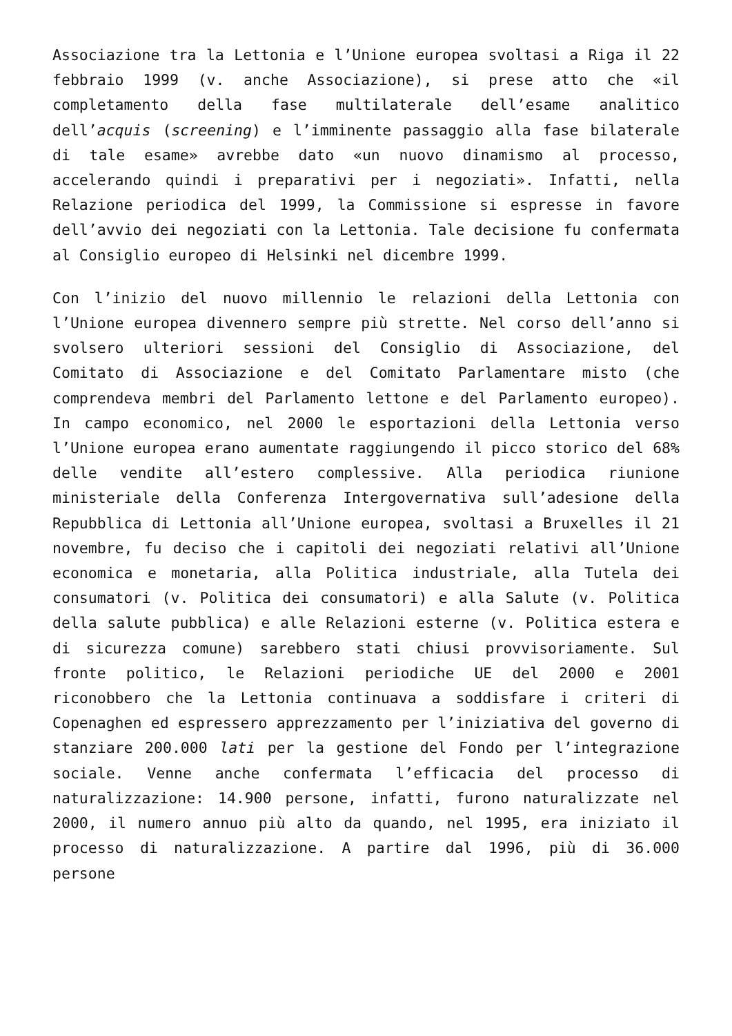Associazione tra la Lettonia e l’Unione europea svoltasi a Riga il 22 febbraio 1999 (v. anche Associazione), si prese atto che «il completamento della fase multilaterale dell’esame analitico dell’acquis (screening) e l’imminente passaggio alla fase bilaterale di tale esame» avrebbe dato «un nuovo dinamismo al processo, accelerando quindi i preparativi per i negoziati». Infatti, nella Relazione periodica del 1999, la Commissione si espresse in favore dell’avvio dei negoziati con la Lettonia. Tale decisione fu confermata al Consiglio europeo di Helsinki nel dicembre 1999.
Con l’inizio del nuovo millennio le relazioni della Lettonia con l’Unione europea divennero sempre più strette. Nel corso dell’anno si svolsero ulteriori sessioni del Consiglio di Associazione, del Comitato di Associazione e del Comitato Parlamentare misto (che comprendeva membri del Parlamento lettone e del Parlamento europeo). In campo economico, nel 2000 le esportazioni della Lettonia verso l’Unione europea erano aumentate raggiungendo il picco storico del 68% delle vendite all’estero complessive. Alla periodica riunione ministeriale della Conferenza Intergovernativa sull’adesione della Repubblica di Lettonia all’Unione europea, svoltasi a Bruxelles il 21 novembre, fu deciso che i capitoli dei negoziati relativi all’Unione economica e monetaria, alla Politica industriale, alla Tutela dei consumatori (v. Politica dei consumatori) e alla Salute (v. Politica della salute pubblica) e alle Relazioni esterne (v. Politica estera e di sicurezza comune) sarebbero stati chiusi provvisoriamente. Sul fronte politico, le Relazioni periodiche UE del 2000 e 2001 riconobbero che la Lettonia continuava a soddisfare i criteri di Copenaghen ed espressero apprezzamento per l’iniziativa del governo di stanziare 200.000 lati per la gestione del Fondo per l’integrazione sociale. Venne anche confermata l’efficacia del processo di naturalizzazione: 14.900 persone, infatti, furono naturalizzate nel 2000, il numero annuo più alto da quando, nel 1995, era iniziato il processo di naturalizzazione. A partire dal 1996, più di 36.000 persone